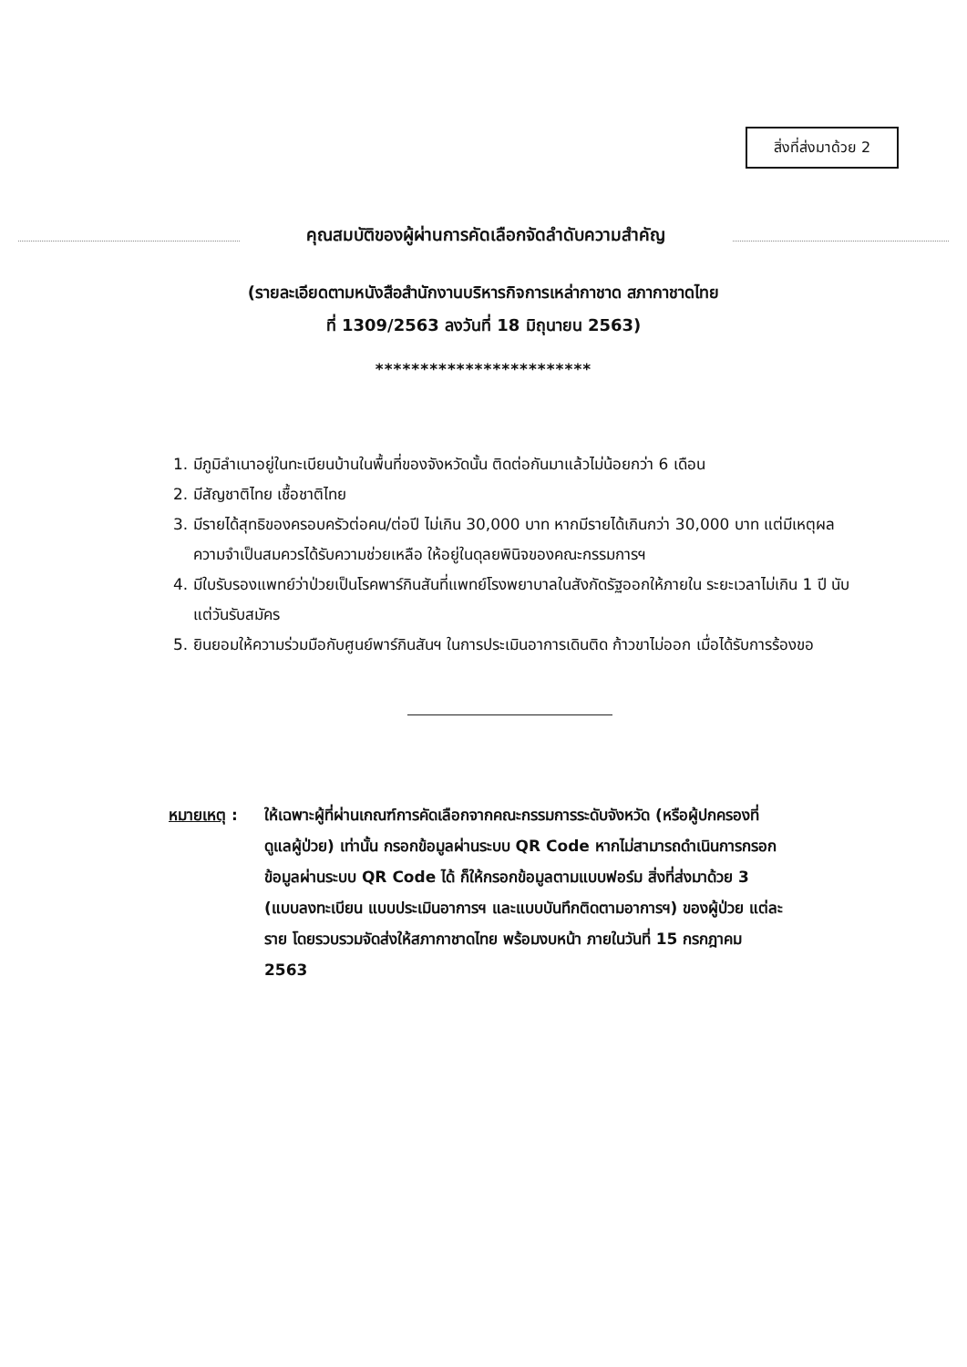สิ่งที่ส่งมาด้วย 2
คุณสมบัติของผู้ผ่านการคัดเลือกจัดลำดับความสำคัญ
(รายละเอียดตามหนังสือสำนักงานบริหารกิจการเหล่ากาชาด สภากาชาดไทย
ที่ 1309/2563 ลงวันที่ 18 มิถุนายน 2563)
************************
1. มีภูมิลำเนาอยู่ในทะเบียนบ้านในพื้นที่ของจังหวัดนั้น ติดต่อกันมาแล้วไม่น้อยกว่า 6 เดือน
2. มีสัญชาติไทย เชื้อชาติไทย
3. มีรายได้สุทธิของครอบครัวต่อคน/ต่อปี ไม่เกิน 30,000 บาท หากมีรายได้เกินกว่า 30,000 บาท แต่มีเหตุผลความจำเป็นสมควรได้รับความช่วยเหลือ ให้อยู่ในดุลยพินิจของคณะกรรมการฯ
4. มีใบรับรองแพทย์ว่าป่วยเป็นโรคพาร์กินสันที่แพทย์โรงพยาบาลในสังกัดรัฐออกให้ภายใน ระยะเวลาไม่เกิน 1 ปี นับแต่วันรับสมัคร
5. ยินยอมให้ความร่วมมือกับศูนย์พาร์กินสันฯ ในการประเมินอาการเดินติด ก้าวขาไม่ออก เมื่อได้รับการร้องขอ
หมายเหตุ : ให้เฉพาะผู้ที่ผ่านเกณฑ์การคัดเลือกจากคณะกรรมการระดับจังหวัด (หรือผู้ปกครองที่ดูแลผู้ป่วย) เท่านั้น กรอกข้อมูลผ่านระบบ QR Code หากไม่สามารถดำเนินการกรอกข้อมูลผ่านระบบ QR Code ได้ ก็ให้กรอกข้อมูลตามแบบฟอร์ม สิ่งที่ส่งมาด้วย 3 (แบบลงทะเบียน แบบประเมินอาการฯ และแบบบันทึกติดตามอาการฯ) ของผู้ป่วย แต่ละราย โดยรวบรวมจัดส่งให้สภากาชาดไทย พร้อมงบหน้า ภายในวันที่ 15 กรกฎาคม 2563